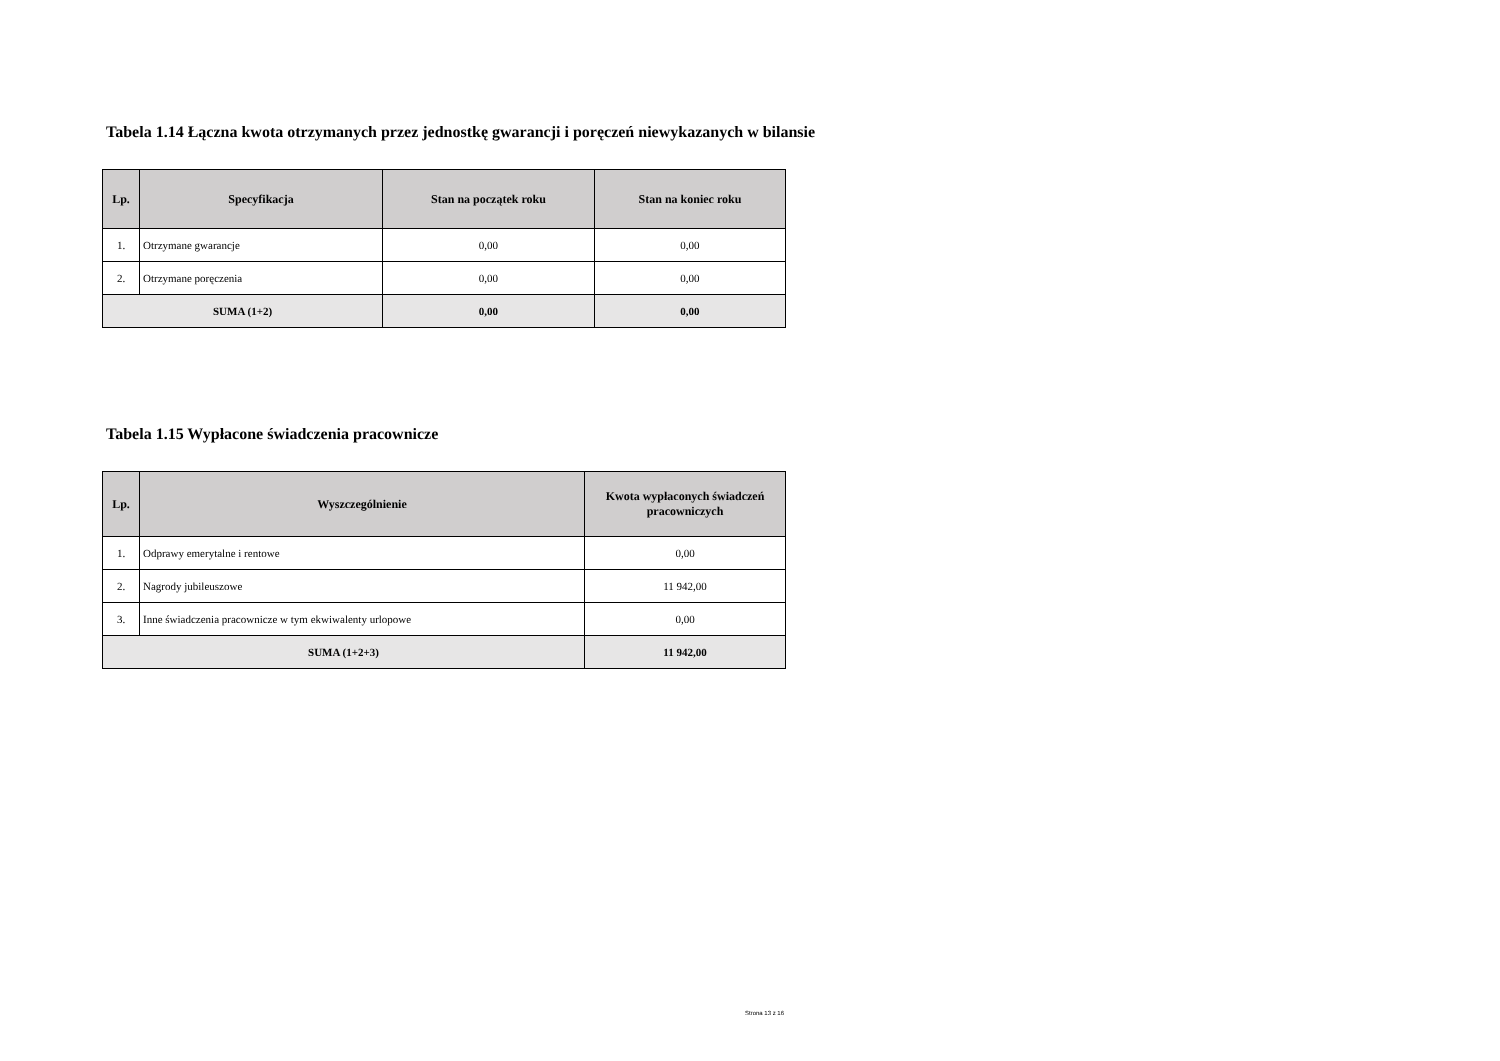Tabela 1.14 Łączna kwota otrzymanych przez jednostkę gwarancji i poręczeń niewykazanych w bilansie
| Lp. | Specyfikacja | Stan na początek roku | Stan na koniec roku |
| --- | --- | --- | --- |
| 1. | Otrzymane gwarancje | 0,00 | 0,00 |
| 2. | Otrzymane poręczenia | 0,00 | 0,00 |
| SUMA (1+2) | | 0,00 | 0,00 |
Tabela 1.15 Wypłacone świadczenia pracownicze
| Lp. | Wyszczególnienie | Kwota wypłaconych świadczeń pracowniczych |
| --- | --- | --- |
| 1. | Odprawy emerytalne i rentowe | 0,00 |
| 2. | Nagrody jubileuszowe | 11 942,00 |
| 3. | Inne świadczenia pracownicze w tym ekwiwalenty urlopowe | 0,00 |
| SUMA (1+2+3) | | 11 942,00 |
Strona 13 z 16